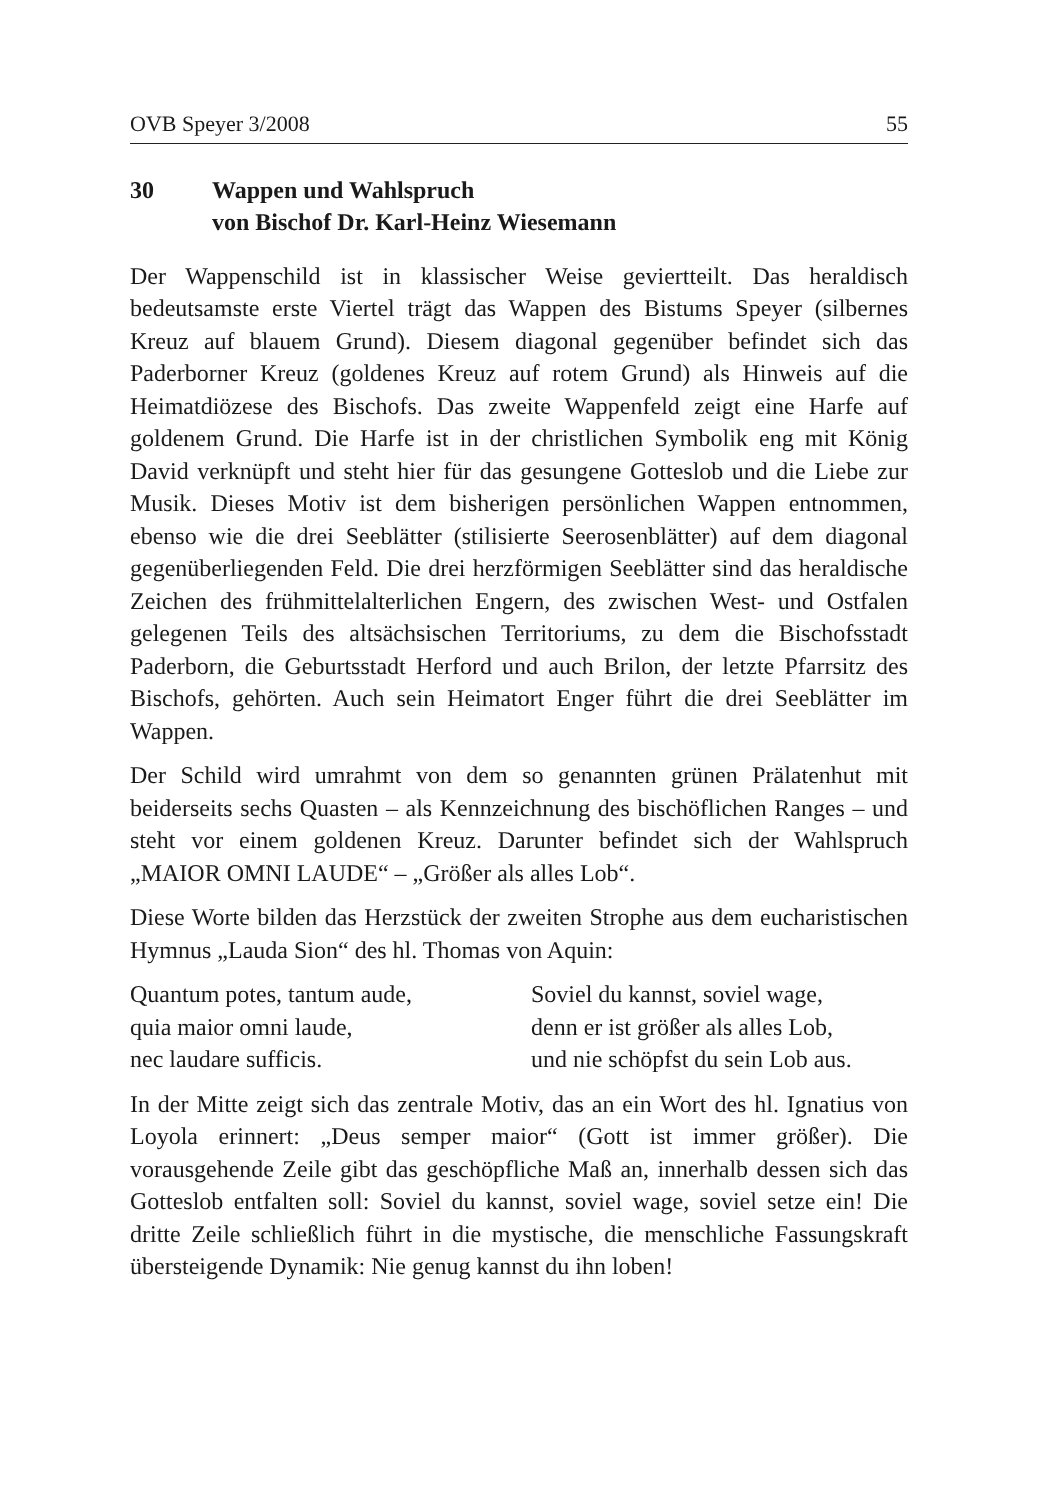OVB Speyer 3/2008 55
30 Wappen und Wahlspruch
von Bischof Dr. Karl-Heinz Wiesemann
Der Wappenschild ist in klassischer Weise geviertteilt. Das heraldisch bedeutsamste erste Viertel trägt das Wappen des Bistums Speyer (silbernes Kreuz auf blauem Grund). Diesem diagonal gegenüber befindet sich das Paderborner Kreuz (goldenes Kreuz auf rotem Grund) als Hinweis auf die Heimatdiözese des Bischofs. Das zweite Wappenfeld zeigt eine Harfe auf goldenem Grund. Die Harfe ist in der christlichen Symbolik eng mit König David verknüpft und steht hier für das gesungene Gotteslob und die Liebe zur Musik. Dieses Motiv ist dem bisherigen persönlichen Wappen entnommen, ebenso wie die drei Seeblätter (stilisierte Seerosenblätter) auf dem diagonal gegenüberliegenden Feld. Die drei herzförmigen Seeblätter sind das heraldische Zeichen des frühmittelalterlichen Engern, des zwischen West- und Ostfalen gelegenen Teils des altsächsischen Territoriums, zu dem die Bischofsstadt Paderborn, die Geburtsstadt Herford und auch Brilon, der letzte Pfarrsitz des Bischofs, gehörten. Auch sein Heimatort Enger führt die drei Seeblätter im Wappen.
Der Schild wird umrahmt von dem so genannten grünen Prälatenhut mit beiderseits sechs Quasten – als Kennzeichnung des bischöflichen Ranges – und steht vor einem goldenen Kreuz. Darunter befindet sich der Wahlspruch „MAIOR OMNI LAUDE“ – „Größer als alles Lob“.
Diese Worte bilden das Herzstück der zweiten Strophe aus dem eucharistischen Hymnus „Lauda Sion“ des hl. Thomas von Aquin:
Quantum potes, tantum aude,
quia maior omni laude,
nec laudare sufficis.
Soviel du kannst, soviel wage,
denn er ist größer als alles Lob,
und nie schöpfst du sein Lob aus.
In der Mitte zeigt sich das zentrale Motiv, das an ein Wort des hl. Ignatius von Loyola erinnert: „Deus semper maior“ (Gott ist immer größer). Die vorausgehende Zeile gibt das geschöpfliche Maß an, innerhalb dessen sich das Gotteslob entfalten soll: Soviel du kannst, soviel wage, soviel setze ein! Die dritte Zeile schließlich führt in die mystische, die menschliche Fassungskraft übersteigende Dynamik: Nie genug kannst du ihn loben!